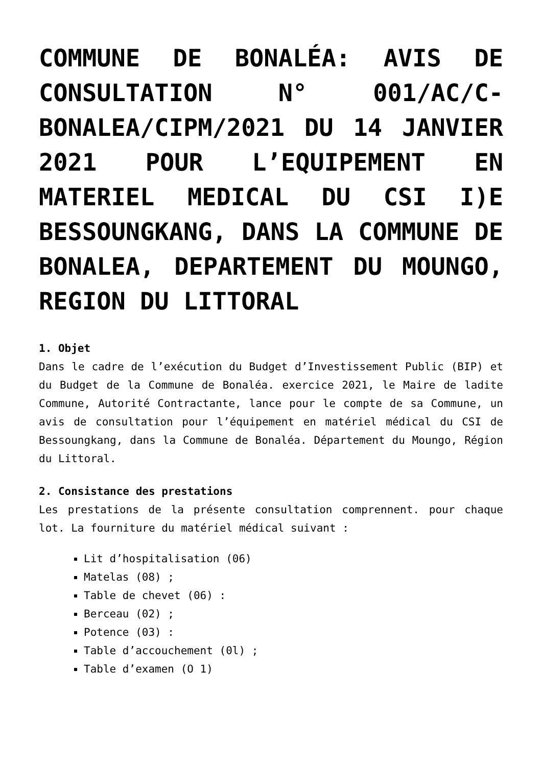COMMUNE DE BONALÉA: AVIS DE CONSULTATION N° 001/AC/C-BONALEA/CIPM/2021 DU 14 JANVIER 2021 POUR L’EQUIPEMENT EN MATERIEL MEDICAL DU CSI I)E BESSOUNGKANG, DANS LA COMMUNE DE BONALEA, DEPARTEMENT DU MOUNGO, REGION DU LITTORAL
1. Objet
Dans le cadre de l’exécution du Budget d’Investissement Public (BIP) et du Budget de la Commune de Bonaléa. exercice 2021, le Maire de ladite Commune, Autorité Contractante, lance pour le compte de sa Commune, un avis de consultation pour l’équipement en matériel médical du CSI de Bessoungkang, dans la Commune de Bonaléa. Département du Moungo, Région du Littoral.
2. Consistance des prestations
Les prestations de la présente consultation comprennent. pour chaque lot. La fourniture du matériel médical suivant :
Lit d’hospitalisation (06)
Matelas (08) ;
Table de chevet (06) :
Berceau (02) ;
Potence (03) :
Table d’accouchement (0l) ;
Table d’examen (O 1)